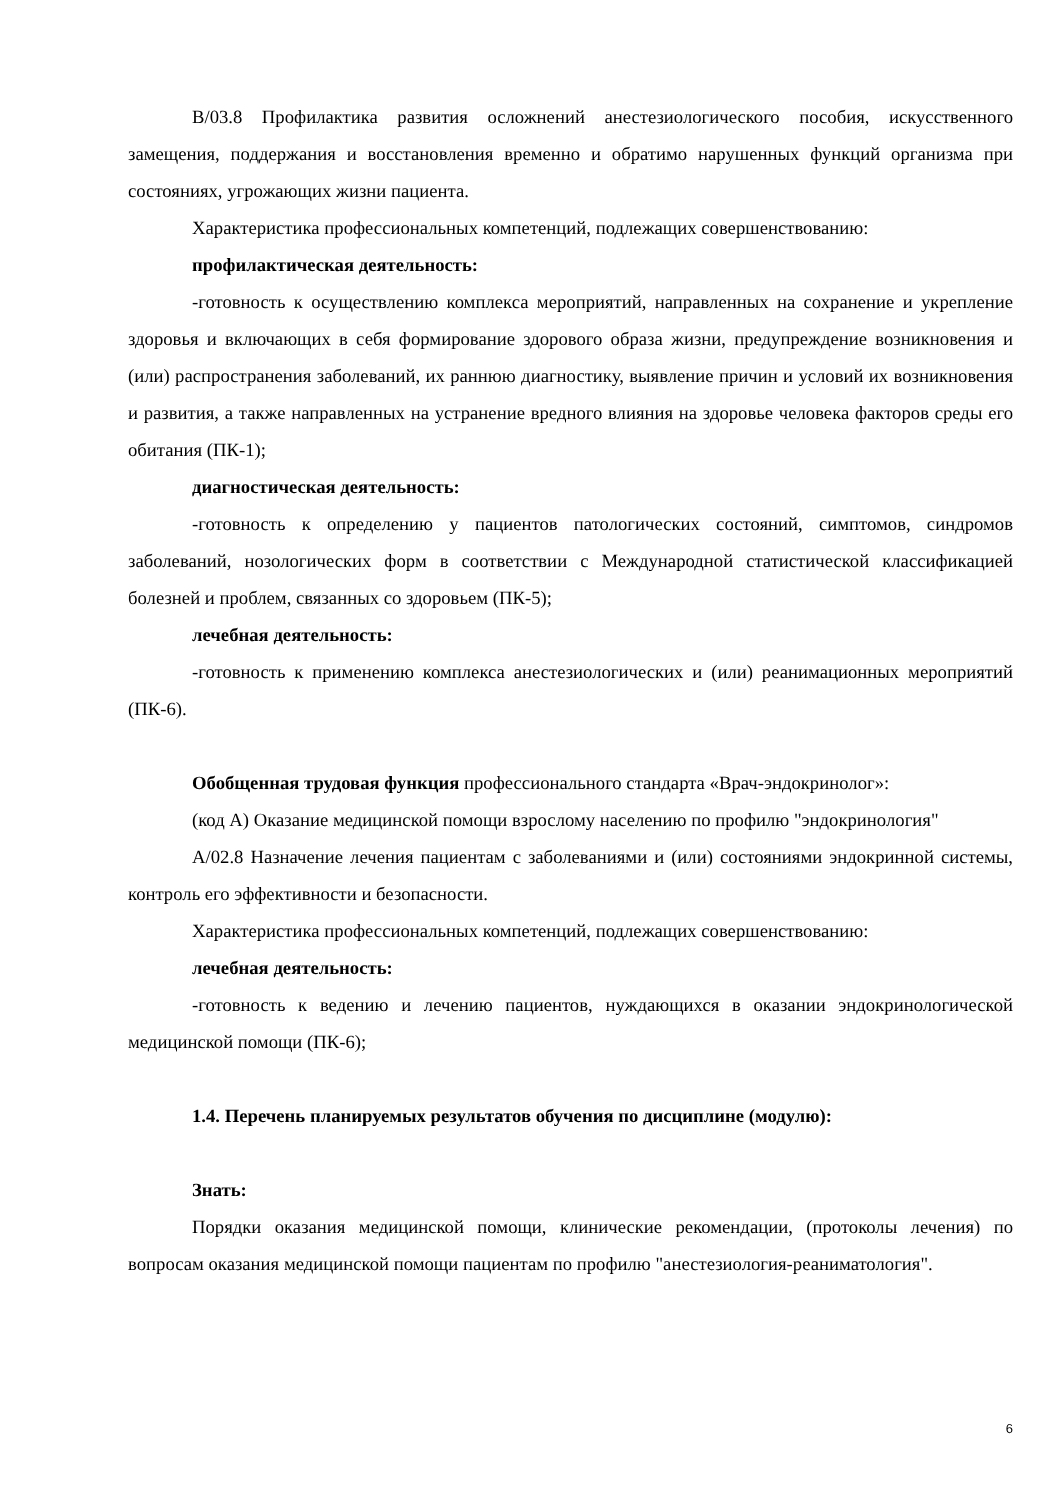В/03.8 Профилактика развития осложнений анестезиологического пособия, искусственного замещения, поддержания и восстановления временно и обратимо нарушенных функций организма при состояниях, угрожающих жизни пациента.
Характеристика профессиональных компетенций, подлежащих совершенствованию:
профилактическая деятельность:
-готовность к осуществлению комплекса мероприятий, направленных на сохранение и укрепление здоровья и включающих в себя формирование здорового образа жизни, предупреждение возникновения и (или) распространения заболеваний, их раннюю диагностику, выявление причин и условий их возникновения и развития, а также направленных на устранение вредного влияния на здоровье человека факторов среды его обитания (ПК-1);
диагностическая деятельность:
-готовность к определению у пациентов патологических состояний, симптомов, синдромов заболеваний, нозологических форм в соответствии с Международной статистической классификацией болезней и проблем, связанных со здоровьем (ПК-5);
лечебная деятельность:
-готовность к применению комплекса анестезиологических и (или) реанимационных мероприятий (ПК-6).
Обобщенная трудовая функция профессионального стандарта «Врач-эндокринолог»:
(код А) Оказание медицинской помощи взрослому населению по профилю "эндокринология"
А/02.8 Назначение лечения пациентам с заболеваниями и (или) состояниями эндокринной системы, контроль его эффективности и безопасности.
Характеристика профессиональных компетенций, подлежащих совершенствованию:
лечебная деятельность:
-готовность к ведению и лечению пациентов, нуждающихся в оказании эндокринологической медицинской помощи (ПК-6);
1.4. Перечень планируемых результатов обучения по дисциплине (модулю):
Знать:
Порядки оказания медицинской помощи, клинические рекомендации, (протоколы лечения) по вопросам оказания медицинской помощи пациентам по профилю "анестезиология-реаниматология".
6